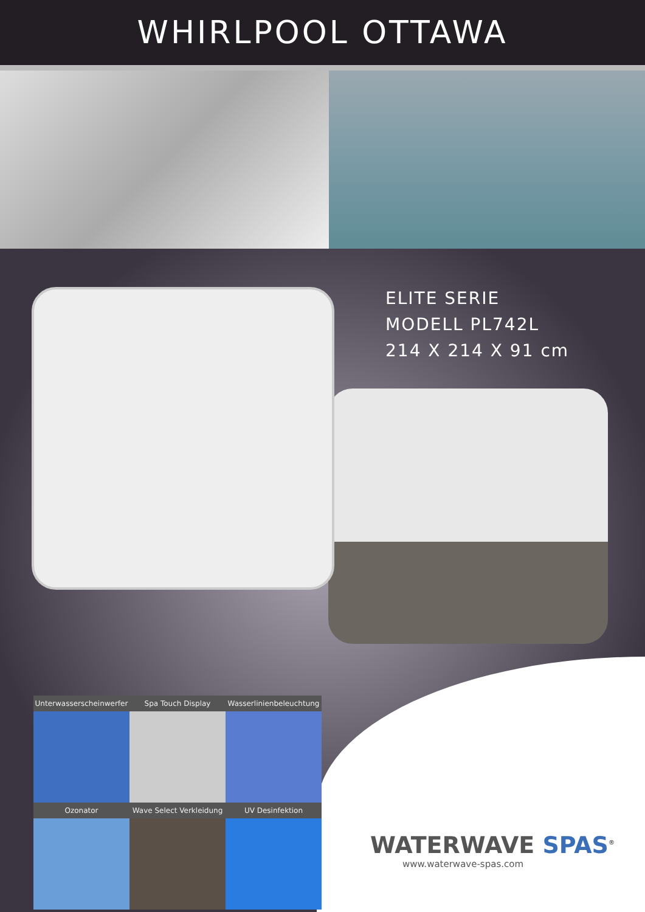WHIRLPOOL OTTAWA
ELITE SERIE
MODELL PL742L
214 X 214 X 91 cm
Unterwasserscheinwerfer Spa Touch Display Wasserlinienbeleuchtung
Ozonator Wave Select Verkleidung UV Desinfektion
WATERWAVE SPAS<sup>®</sup>
www.waterwave-spas.com